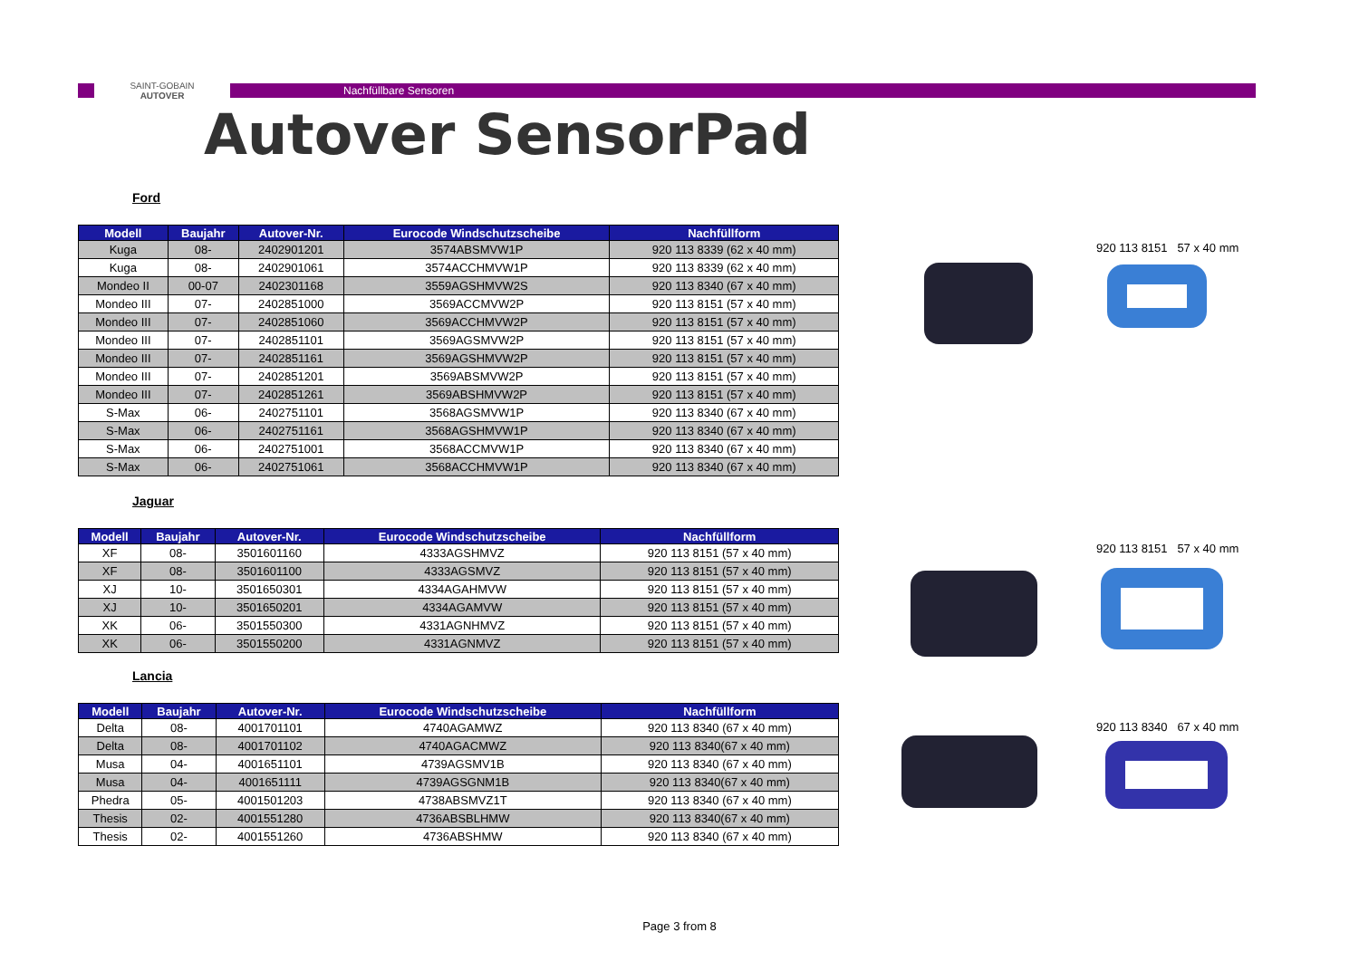SAINT-GOBAIN
AUTOVER
Nachfüllbare Sensoren
Autover SensorPad
Ford
| Modell | Baujahr | Autover-Nr. | Eurocode Windschutzscheibe | Nachfüllform |
| --- | --- | --- | --- | --- |
| Kuga | 08- | 2402901201 | 3574ABSMVW1P | 920 113 8339 (62 x 40 mm) |
| Kuga | 08- | 2402901061 | 3574ACCHMVW1P | 920 113 8339 (62 x 40 mm) |
| Mondeo II | 00-07 | 2402301168 | 3559AGSHMVW2S | 920 113 8340 (67 x 40 mm) |
| Mondeo III | 07- | 2402851000 | 3569ACCMVW2P | 920 113 8151 (57 x 40 mm) |
| Mondeo III | 07- | 2402851060 | 3569ACCHMVW2P | 920 113 8151 (57 x 40 mm) |
| Mondeo III | 07- | 2402851101 | 3569AGSMVW2P | 920 113 8151 (57 x 40 mm) |
| Mondeo III | 07- | 2402851161 | 3569AGSHMVW2P | 920 113 8151 (57 x 40 mm) |
| Mondeo III | 07- | 2402851201 | 3569ABSMVW2P | 920 113 8151 (57 x 40 mm) |
| Mondeo III | 07- | 2402851261 | 3569ABSHMVW2P | 920 113 8151 (57 x 40 mm) |
| S-Max | 06- | 2402751101 | 3568AGSMVW1P | 920 113 8340 (67 x 40 mm) |
| S-Max | 06- | 2402751161 | 3568AGSHMVW1P | 920 113 8340 (67 x 40 mm) |
| S-Max | 06- | 2402751001 | 3568ACCMVW1P | 920 113 8340 (67 x 40 mm) |
| S-Max | 06- | 2402751061 | 3568ACCHMVW1P | 920 113 8340 (67 x 40 mm) |
920 113 8151 57 x 40 mm
Jaguar
| Modell | Baujahr | Autover-Nr. | Eurocode Windschutzscheibe | Nachfüllform |
| --- | --- | --- | --- | --- |
| XF | 08- | 3501601160 | 4333AGSHMVZ | 920 113 8151 (57 x 40 mm) |
| XF | 08- | 3501601100 | 4333AGSMVZ | 920 113 8151 (57 x 40 mm) |
| XJ | 10- | 3501650301 | 4334AGAHMVW | 920 113 8151 (57 x 40 mm) |
| XJ | 10- | 3501650201 | 4334AGAMVW | 920 113 8151 (57 x 40 mm) |
| XK | 06- | 3501550300 | 4331AGNHMVZ | 920 113 8151 (57 x 40 mm) |
| XK | 06- | 3501550200 | 4331AGNMVZ | 920 113 8151 (57 x 40 mm) |
920 113 8151 57 x 40 mm
Lancia
| Modell | Baujahr | Autover-Nr. | Eurocode Windschutzscheibe | Nachfüllform |
| --- | --- | --- | --- | --- |
| Delta | 08- | 4001701101 | 4740AGAMWZ | 920 113 8340 (67 x 40 mm) |
| Delta | 08- | 4001701102 | 4740AGACMWZ | 920 113 8340(67 x 40 mm) |
| Musa | 04- | 4001651101 | 4739AGSMV1B | 920 113 8340 (67 x 40 mm) |
| Musa | 04- | 4001651111 | 4739AGSGNM1B | 920 113 8340(67 x 40 mm) |
| Phedra | 05- | 4001501203 | 4738ABSMVZ1T | 920 113 8340 (67 x 40 mm) |
| Thesis | 02- | 4001551280 | 4736ABSBLHMW | 920 113 8340(67 x 40 mm) |
| Thesis | 02- | 4001551260 | 4736ABSHMW | 920 113 8340 (67 x 40 mm) |
920 113 8340 67 x 40 mm
Page 3 from 8